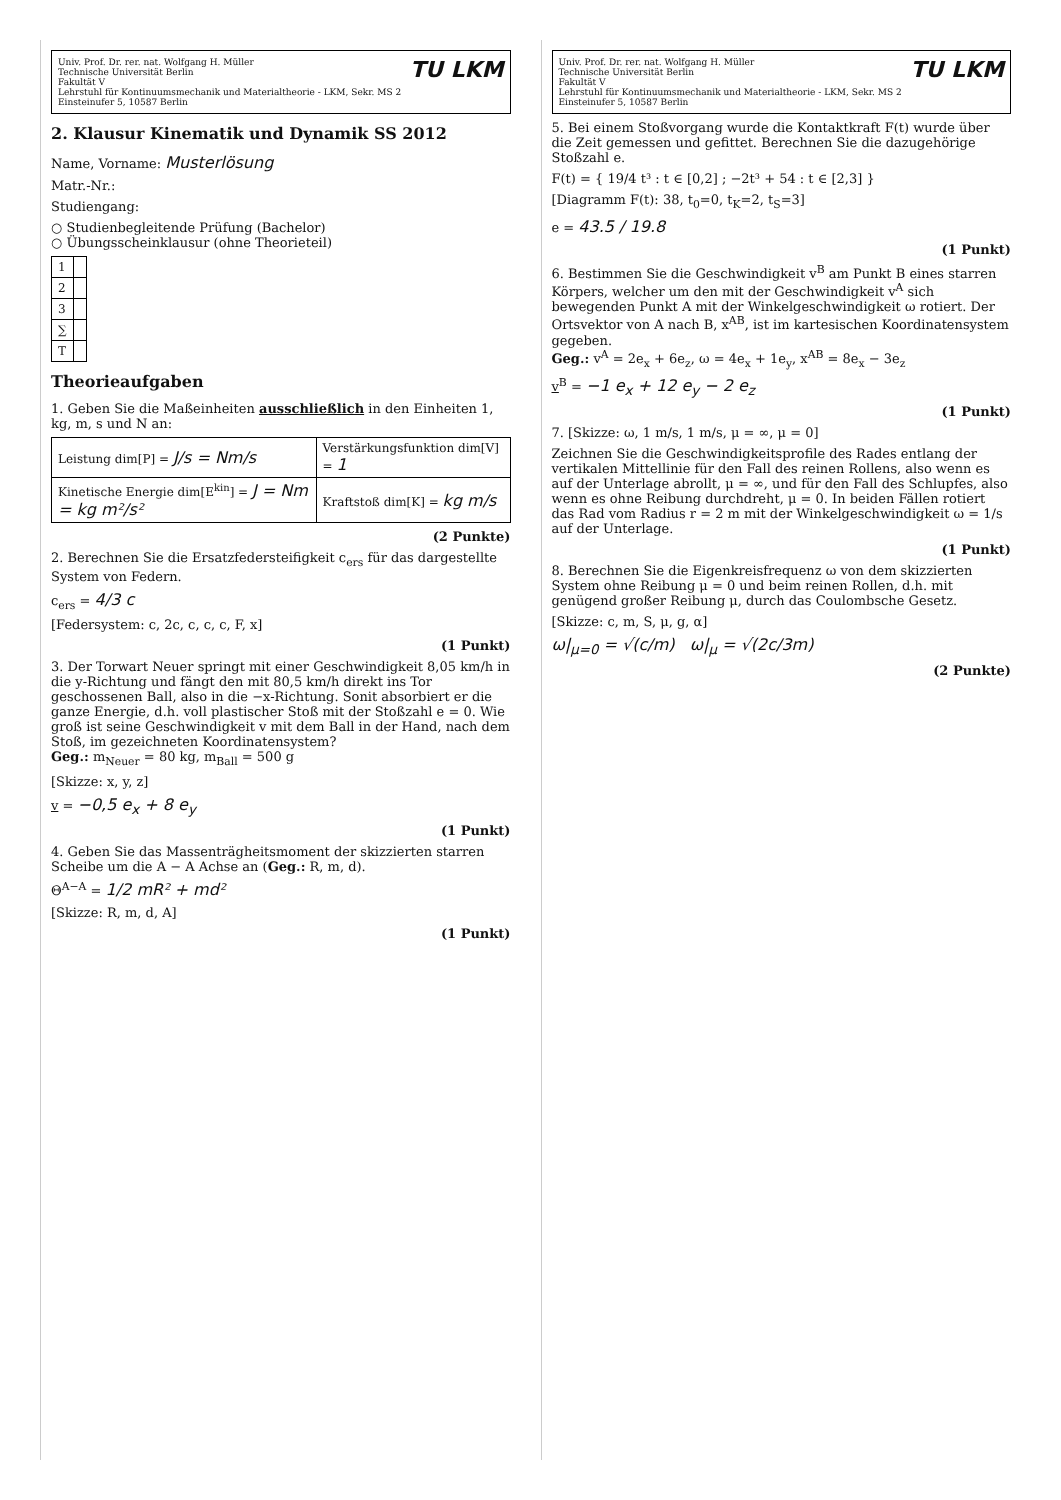Univ. Prof. Dr. rer. nat. Wolfgang H. Müller
Technische Universität Berlin
Fakultät V
Lehrstuhl für Kontinuumsmechanik und Materialtheorie - LKM, Sekr. MS 2
Einsteinufer 5, 10587 Berlin
TU LKM
2. Klausur Kinematik und Dynamik SS 2012
Name, Vorname: Musterlösung
Matr.-Nr.:
Studiengang:
○ Studienbegleitende Prüfung (Bachelor)
○ Übungsscheinklausur (ohne Theorieteil)
| 1 | |
| 2 | |
| 3 | |
| ∑ | |
| T | |
Theorieaufgaben
1. Geben Sie die Maßeinheiten ausschließlich in den Einheiten 1, kg, m, s und N an:
| Leistung dim[P] = J/s = Nm/s | Verstärkungsfunktion dim[V] = 1 |
| Kinetische Energie dim[E<sup>kin</sup>] = J = Nm = kg m²/s² | Kraftstoß dim[K] = kg m/s |
(2 Punkte)
2. Berechnen Sie die Ersatzfedersteifigkeit c<sub>ers</sub> für das dargestellte System von Federn.
c<sub>ers</sub> = 4/3 c
[Federsystem: c, 2c, c, c, c, F, x]
(1 Punkt)
3. Der Torwart Neuer springt mit einer Geschwindigkeit 8,05 km/h in die y-Richtung und fängt den mit 80,5 km/h direkt ins Tor geschossenen Ball, also in die −x-Richtung. Sonit absorbiert er die ganze Energie, d.h. voll plastischer Stoß mit der Stoßzahl e = 0. Wie groß ist seine Geschwindigkeit v mit dem Ball in der Hand, nach dem Stoß, im gezeichneten Koordinatensystem?
Geg.: m<sub>Neuer</sub> = 80 kg, m<sub>Ball</sub> = 500 g
[Skizze: x, y, z]
v = −0,5 e<sub>x</sub> + 8 e<sub>y</sub>
(1 Punkt)
4. Geben Sie das Massenträgheitsmoment der skizzierten starren Scheibe um die A − A Achse an (Geg.: R, m, d).
Θ<sup>A−A</sup> = 1/2 mR² + md²
[Skizze: R, m, d, A]
(1 Punkt)
Univ. Prof. Dr. rer. nat. Wolfgang H. Müller
Technische Universität Berlin
Fakultät V
Lehrstuhl für Kontinuumsmechanik und Materialtheorie - LKM, Sekr. MS 2
Einsteinufer 5, 10587 Berlin
TU LKM
5. Bei einem Stoßvorgang wurde die Kontaktkraft F(t) wurde über die Zeit gemessen und gefittet. Berechnen Sie die dazugehörige Stoßzahl e.
F(t) = { 19/4 t³ : t ∈ [0,2] ; −2t³ + 54 : t ∈ [2,3] }
[Diagramm F(t): 38, t<sub>0</sub>=0, t<sub>K</sub>=2, t<sub>S</sub>=3]
e = 43.5 / 19.8
(1 Punkt)
6. Bestimmen Sie die Geschwindigkeit v<sup>B</sup> am Punkt B eines starren Körpers, welcher um den mit der Geschwindigkeit v<sup>A</sup> sich bewegenden Punkt A mit der Winkelgeschwindigkeit ω rotiert. Der Ortsvektor von A nach B, x<sup>AB</sup>, ist im kartesischen Koordinatensystem gegeben.
Geg.: v<sup>A</sup> = 2e<sub>x</sub> + 6e<sub>z</sub>, ω = 4e<sub>x</sub> + 1e<sub>y</sub>, x<sup>AB</sup> = 8e<sub>x</sub> − 3e<sub>z</sub>
v<sup>B</sup> = −1 e<sub>x</sub> + 12 e<sub>y</sub> − 2 e<sub>z</sub>
(1 Punkt)
7. [Skizze: ω, 1 m/s, 1 m/s, μ = ∞, μ = 0]
Zeichnen Sie die Geschwindigkeitsprofile des Rades entlang der vertikalen Mittellinie für den Fall des reinen Rollens, also wenn es auf der Unterlage abrollt, μ = ∞, und für den Fall des Schlupfes, also wenn es ohne Reibung durchdreht, μ = 0. In beiden Fällen rotiert das Rad vom Radius r = 2 m mit der Winkelgeschwindigkeit ω = 1/s auf der Unterlage.
(1 Punkt)
8. Berechnen Sie die Eigenkreisfrequenz ω von dem skizzierten System ohne Reibung μ = 0 und beim reinen Rollen, d.h. mit genügend großer Reibung μ, durch das Coulombsche Gesetz.
[Skizze: c, m, S, μ, g, α]
ω|<sub>μ=0</sub> = √(c/m) ω|<sub>μ</sub> = √(2c/3m)
(2 Punkte)